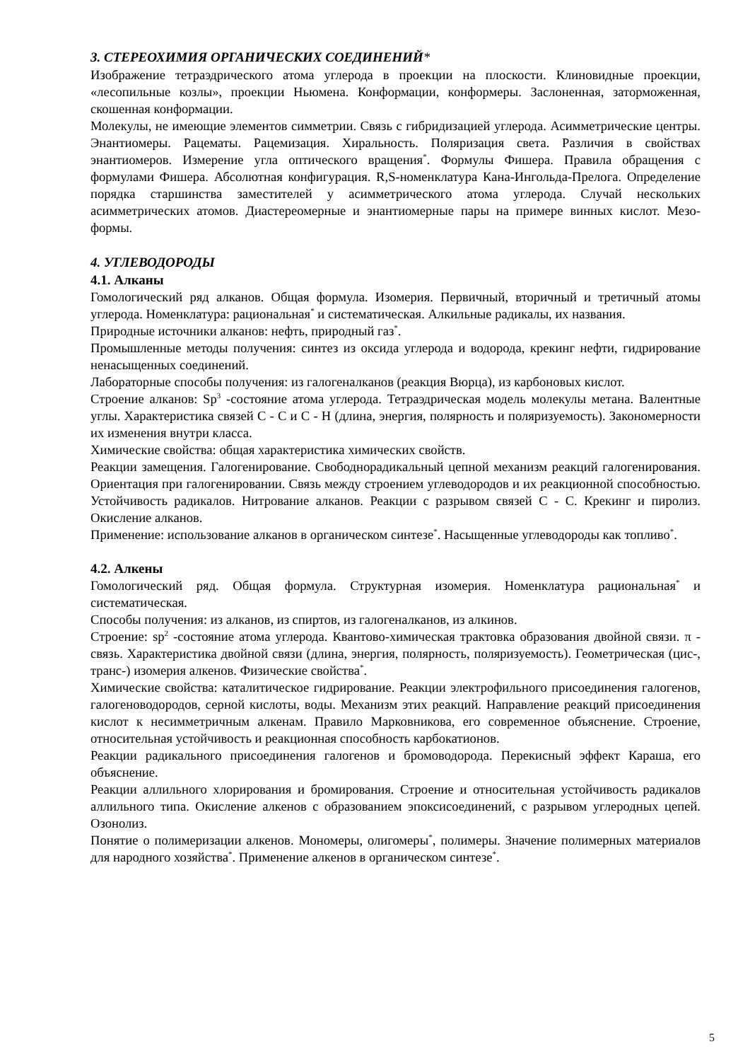3. СТЕРЕОХИМИЯ ОРГАНИЧЕСКИХ СОЕДИНЕНИЙ*
Изображение тетраэдрического атома углерода в проекции на плоскости. Клиновидные проекции, «лесопильные козлы», проекции Ньюмена. Конформации, конформеры. Заслоненная, заторможенная, скошенная конформации.
Молекулы, не имеющие элементов симметрии. Связь с гибридизацией углерода. Асимметрические центры. Энантиомеры. Рацематы. Рацемизация. Хиральность. Поляризация света. Различия в свойствах энантиомеров. Измерение угла оптического вращения<sup>*</sup>. Формулы Фишера. Правила обращения с формулами Фишера. Абсолютная конфигурация. R,S-номенклатура Кана-Ингольда-Прелога. Определение порядка старшинства заместителей у асимметрического атома углерода. Случай нескольких асимметрических атомов. Диастереомерные и энантиомерные пары на примере винных кислот. Мезо-формы.
4. УГЛЕВОДОРОДЫ
4.1. Алканы
Гомологический ряд алканов. Общая формула. Изомерия. Первичный, вторичный и третичный атомы углерода. Номенклатура: рациональная<sup>*</sup> и систематическая. Алкильные радикалы, их названия.
Природные источники алканов: нефть, природный газ<sup>*</sup>.
Промышленные методы получения: синтез из оксида углерода и водорода, крекинг нефти, гидрирование ненасыщенных соединений.
Лабораторные способы получения: из галогеналканов (реакция Вюрца), из карбоновых кислот.
Строение алканов: Sp<sup>3</sup> -состояние атома углерода. Тетраэдрическая модель молекулы метана. Валентные углы. Характеристика связей С - С и С - Н (длина, энергия, полярность и поляризуемость). Закономерности их изменения внутри класса.
Химические свойства: общая характеристика химических свойств.
Реакции замещения. Галогенирование. Свободнорадикальный цепной механизм реакций галогенирования. Ориентация при галогенировании. Связь между строением углеводородов и их реакционной способностью. Устойчивость радикалов. Нитрование алканов. Реакции с разрывом связей С - С. Крекинг и пиролиз. Окисление алканов.
Применение: использование алканов в органическом синтезе<sup>*</sup>. Насыщенные углеводороды как топливо<sup>*</sup>.
4.2. Алкены
Гомологический ряд. Общая формула. Структурная изомерия. Номенклатура рациональная<sup>*</sup> и систематическая.
Способы получения: из алканов, из спиртов, из галогеналканов, из алкинов.
Строение: sp<sup>2</sup> -состояние атома углерода. Квантово-химическая трактовка образования двойной связи. π - связь. Характеристика двойной связи (длина, энергия, полярность, поляризуемость). Геометрическая (цис-, транс-) изомерия алкенов. Физические свойства<sup>*</sup>.
Химические свойства: каталитическое гидрирование. Реакции электрофильного присоединения галогенов, галогеноводородов, серной кислоты, воды. Механизм этих реакций. Направление реакций присоединения кислот к несимметричным алкенам. Правило Марковникова, его современное объяснение. Строение, относительная устойчивость и реакционная способность карбокатионов.
Реакции радикального присоединения галогенов и бромоводорода. Перекисный эффект Караша, его объяснение.
Реакции аллильного хлорирования и бромирования. Строение и относительная устойчивость радикалов аллильного типа. Окисление алкенов с образованием эпоксисоединений, с разрывом углеродных цепей. Озонолиз.
Понятие о полимеризации алкенов. Мономеры, олигомеры<sup>*</sup>, полимеры. Значение полимерных материалов для народного хозяйства<sup>*</sup>. Применение алкенов в органическом синтезе<sup>*</sup>.
5